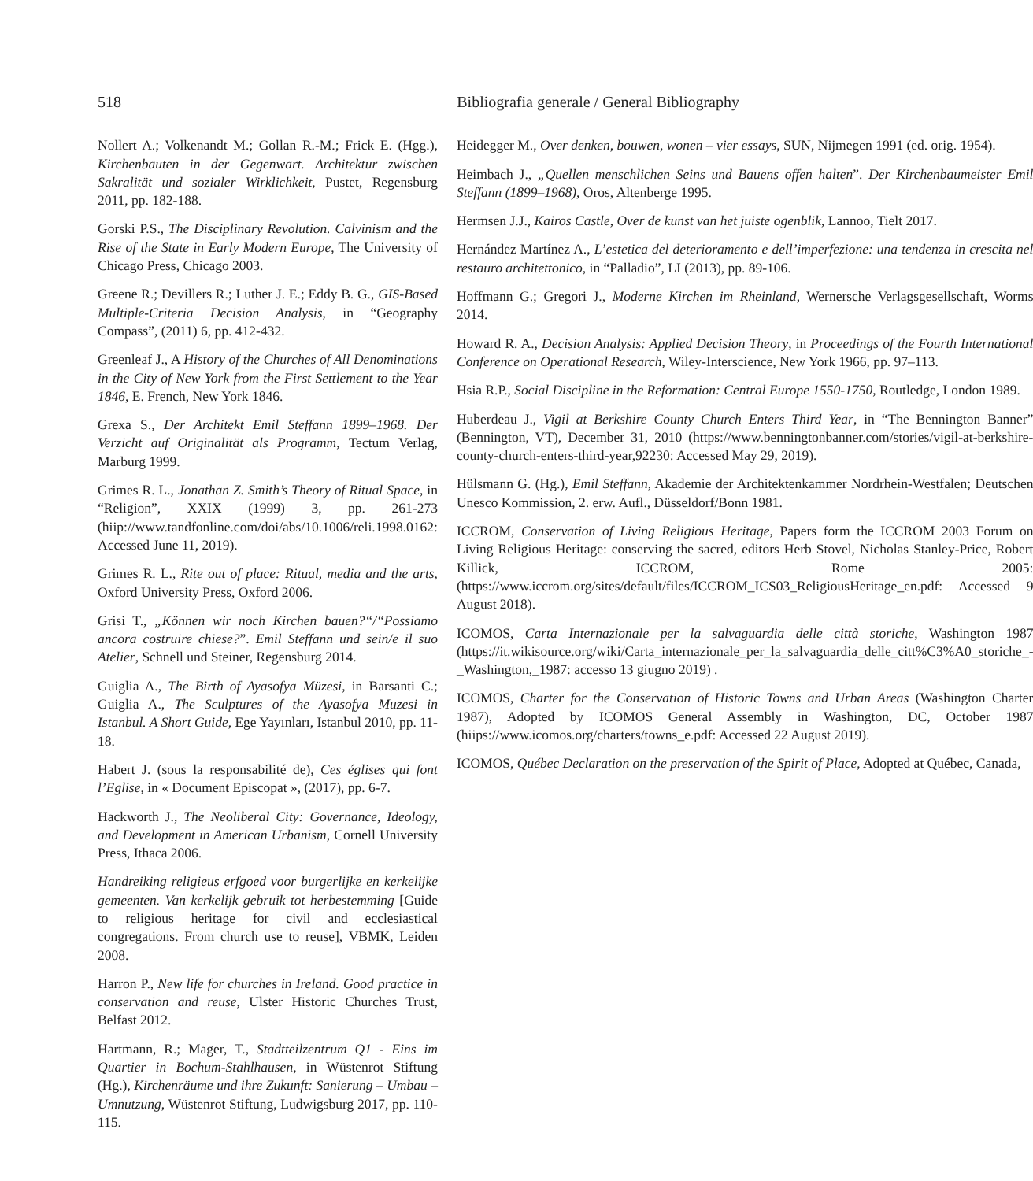518 Bibliografia generale / General Bibliography
Nollert A.; Volkenandt M.; Gollan R.-M.; Frick E. (Hgg.), Kirchenbauten in der Gegenwart. Architektur zwischen Sakralität und sozialer Wirklichkeit, Pustet, Regensburg 2011, pp. 182-188.
Gorski P.S., The Disciplinary Revolution. Calvinism and the Rise of the State in Early Modern Europe, The University of Chicago Press, Chicago 2003.
Greene R.; Devillers R.; Luther J. E.; Eddy B. G., GIS-Based Multiple-Criteria Decision Analysis, in “Geography Compass”, (2011) 6, pp. 412-432.
Greenleaf J., A History of the Churches of All Denominations in the City of New York from the First Settlement to the Year 1846, E. French, New York 1846.
Grexa S., Der Architekt Emil Steffann 1899–1968. Der Verzicht auf Originalität als Programm, Tectum Verlag, Marburg 1999.
Grimes R. L., Jonathan Z. Smith’s Theory of Ritual Space, in “Religion”, XXIX (1999) 3, pp. 261-273 (hiip://www.tandfonline.com/doi/abs/10.1006/reli.1998.0162: Accessed June 11, 2019).
Grimes R. L., Rite out of place: Ritual, media and the arts, Oxford University Press, Oxford 2006.
Grisi T., „Können wir noch Kirchen bauen?“/“Possiamo ancora costruire chiese?”. Emil Steffann und sein/e il suo Atelier, Schnell und Steiner, Regensburg 2014.
Guiglia A., The Birth of Ayasofya Müzesi, in Barsanti C.; Guiglia A., The Sculptures of the Ayasofya Muzesi in Istanbul. A Short Guide, Ege Yayınları, Istanbul 2010, pp. 11-18.
Habert J. (sous la responsabilité de), Ces églises qui font l’Eglise, in « Document Episcopat », (2017), pp. 6-7.
Hackworth J., The Neoliberal City: Governance, Ideology, and Development in American Urbanism, Cornell University Press, Ithaca 2006.
Handreiking religieus erfgoed voor burgerlijke en kerkelijke gemeenten. Van kerkelijk gebruik tot herbestemming [Guide to religious heritage for civil and ecclesiastical congregations. From church use to reuse], VBMK, Leiden 2008.
Harron P., New life for churches in Ireland. Good practice in conservation and reuse, Ulster Historic Churches Trust, Belfast 2012.
Hartmann, R.; Mager, T., Stadtteilzentrum Q1 - Eins im Quartier in Bochum-Stahlhausen, in Wüstenrot Stiftung (Hg.), Kirchenräume und ihre Zukunft: Sanierung – Umbau – Umnutzung, Wüstenrot Stiftung, Ludwigsburg 2017, pp. 110-115.
Heidegger M., Over denken, bouwen, wonen – vier essays, SUN, Nijmegen 1991 (ed. orig. 1954).
Heimbach J., „Quellen menschlichen Seins und Bauens offen halten”. Der Kirchenbaumeister Emil Steffann (1899–1968), Oros, Altenberge 1995.
Hermsen J.J., Kairos Castle, Over de kunst van het juiste ogenblik, Lannoo, Tielt 2017.
Hernández Martínez A., L’estetica del deterioramento e dell’imperfezione: una tendenza in crescita nel restauro architettonico, in “Palladio”, LI (2013), pp. 89-106.
Hoffmann G.; Gregori J., Moderne Kirchen im Rheinland, Wernersche Verlagsgesellschaft, Worms 2014.
Howard R. A., Decision Analysis: Applied Decision Theory, in Proceedings of the Fourth International Conference on Operational Research, Wiley-Interscience, New York 1966, pp. 97–113.
Hsia R.P., Social Discipline in the Reformation: Central Europe 1550-1750, Routledge, London 1989.
Huberdeau J., Vigil at Berkshire County Church Enters Third Year, in “The Bennington Banner” (Bennington, VT), December 31, 2010 (https://www.benningtonbanner.com/stories/vigil-at-berkshire-county-church-enters-third-year,92230: Accessed May 29, 2019).
Hülsmann G. (Hg.), Emil Steffann, Akademie der Architektenkammer Nordrhein-Westfalen; Deutschen Unesco Kommission, 2. erw. Aufl., Düsseldorf/Bonn 1981.
ICCROM, Conservation of Living Religious Heritage, Papers form the ICCROM 2003 Forum on Living Religious Heritage: conserving the sacred, editors Herb Stovel, Nicholas Stanley-Price, Robert Killick, ICCROM, Rome 2005: (https://www.iccrom.org/sites/default/files/ICCROM_ICS03_ReligiousHeritage_en.pdf: Accessed 9 August 2018).
ICOMOS, Carta Internazionale per la salvaguardia delle città storiche, Washington 1987 (https://it.wikisource.org/wiki/Carta_internazionale_per_la_salvaguardia_delle_citt%C3%A0_storiche_-_Washington,_1987: accesso 13 giugno 2019) .
ICOMOS, Charter for the Conservation of Historic Towns and Urban Areas (Washington Charter 1987), Adopted by ICOMOS General Assembly in Washington, DC, October 1987 (hiips://www.icomos.org/charters/towns_e.pdf: Accessed 22 August 2019).
ICOMOS, Québec Declaration on the preservation of the Spirit of Place, Adopted at Québec, Canada,